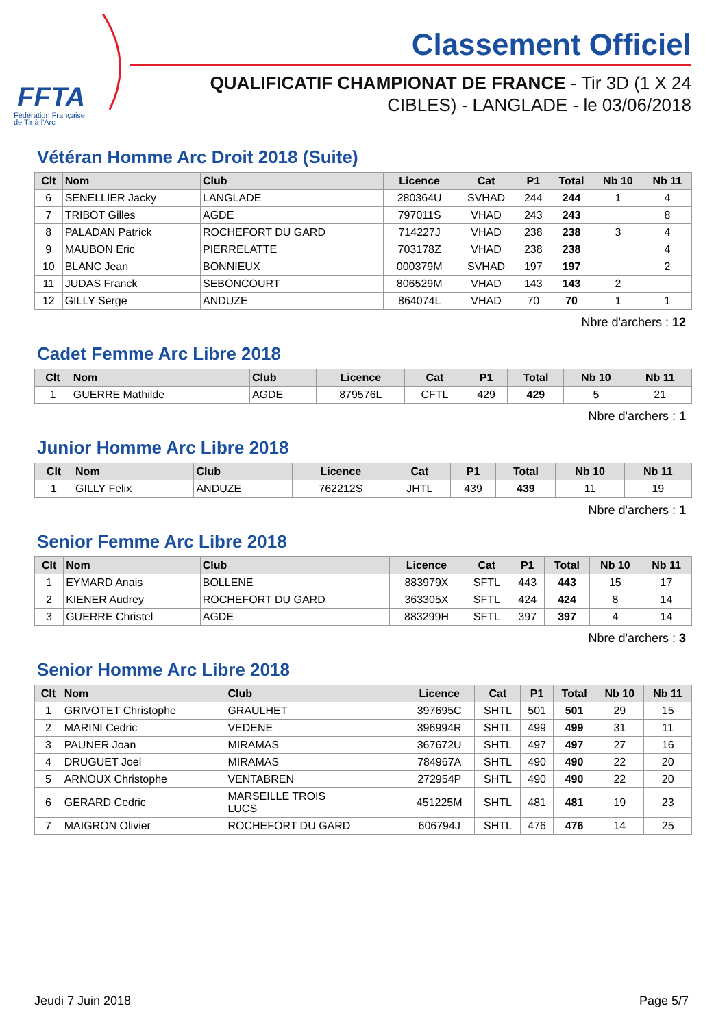FFTA
Fédération Française
de Tir à l'Arc
Classement Officiel
QUALIFICATIF CHAMPIONAT DE FRANCE - Tir 3D (1 X 24
CIBLES) - LANGLADE - le 03/06/2018
Vétéran Homme Arc Droit 2018 (Suite)
| Clt | Nom | Club | Licence | Cat | P1 | Total | Nb 10 | Nb 11 |
| --- | --- | --- | --- | --- | --- | --- | --- | --- |
| 6 | SENELLIER Jacky | LANGLADE | 280364U | SVHAD | 244 | 244 | 1 | 4 |
| 7 | TRIBOT Gilles | AGDE | 797011S | VHAD | 243 | 243 | | 8 |
| 8 | PALADAN Patrick | ROCHEFORT DU GARD | 714227J | VHAD | 238 | 238 | 3 | 4 |
| 9 | MAUBON Eric | PIERRELATTE | 703178Z | VHAD | 238 | 238 | | 4 |
| 10 | BLANC Jean | BONNIEUX | 000379M | SVHAD | 197 | 197 | | 2 |
| 11 | JUDAS Franck | SEBONCOURT | 806529M | VHAD | 143 | 143 | 2 | |
| 12 | GILLY Serge | ANDUZE | 864074L | VHAD | 70 | 70 | 1 | 1 |
Nbre d'archers : 12
Cadet Femme Arc Libre 2018
| Clt | Nom | Club | Licence | Cat | P1 | Total | Nb 10 | Nb 11 |
| --- | --- | --- | --- | --- | --- | --- | --- | --- |
| 1 | GUERRE Mathilde | AGDE | 879576L | CFTL | 429 | 429 | 5 | 21 |
Nbre d'archers : 1
Junior Homme Arc Libre 2018
| Clt | Nom | Club | Licence | Cat | P1 | Total | Nb 10 | Nb 11 |
| --- | --- | --- | --- | --- | --- | --- | --- | --- |
| 1 | GILLY Felix | ANDUZE | 762212S | JHTL | 439 | 439 | 11 | 19 |
Nbre d'archers : 1
Senior Femme Arc Libre 2018
| Clt | Nom | Club | Licence | Cat | P1 | Total | Nb 10 | Nb 11 |
| --- | --- | --- | --- | --- | --- | --- | --- | --- |
| 1 | EYMARD Anais | BOLLENE | 883979X | SFTL | 443 | 443 | 15 | 17 |
| 2 | KIENER Audrey | ROCHEFORT DU GARD | 363305X | SFTL | 424 | 424 | 8 | 14 |
| 3 | GUERRE Christel | AGDE | 883299H | SFTL | 397 | 397 | 4 | 14 |
Nbre d'archers : 3
Senior Homme Arc Libre 2018
| Clt | Nom | Club | Licence | Cat | P1 | Total | Nb 10 | Nb 11 |
| --- | --- | --- | --- | --- | --- | --- | --- | --- |
| 1 | GRIVOTET Christophe | GRAULHET | 397695C | SHTL | 501 | 501 | 29 | 15 |
| 2 | MARINI Cedric | VEDENE | 396994R | SHTL | 499 | 499 | 31 | 11 |
| 3 | PAUNER Joan | MIRAMAS | 367672U | SHTL | 497 | 497 | 27 | 16 |
| 4 | DRUGUET Joel | MIRAMAS | 784967A | SHTL | 490 | 490 | 22 | 20 |
| 5 | ARNOUX Christophe | VENTABREN | 272954P | SHTL | 490 | 490 | 22 | 20 |
| 6 | GERARD Cedric | MARSEILLE TROIS LUCS | 451225M | SHTL | 481 | 481 | 19 | 23 |
| 7 | MAIGRON Olivier | ROCHEFORT DU GARD | 606794J | SHTL | 476 | 476 | 14 | 25 |
Jeudi 7 Juin 2018 Page 5/7